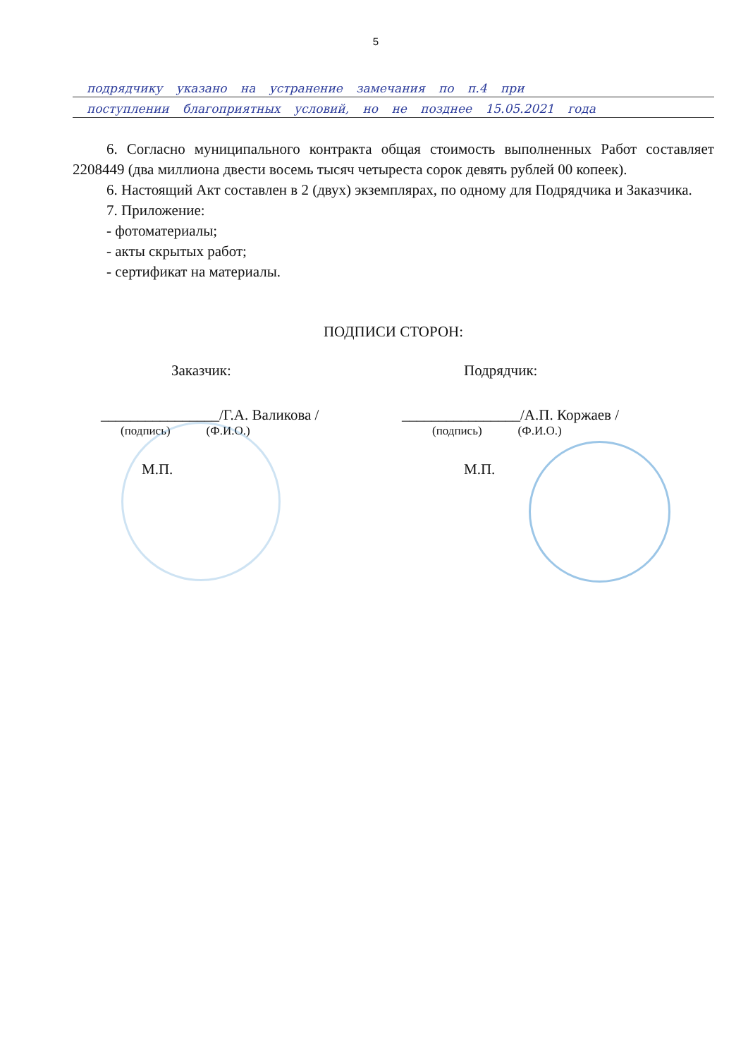5
подрядчику указано на устранение замечания по п.4 при
поступлении благоприятных условий, но не позднее 15.05.2021 года
6. Согласно муниципального контракта общая стоимость выполненных Работ составляет 2208449 (два миллиона двести восемь тысяч четыреста сорок девять рублей 00 копеек).
6. Настоящий Акт составлен в 2 (двух) экземплярах, по одному для Подрядчика и Заказчика.
7. Приложение:
- фотоматериалы;
- акты скрытых работ;
- сертификат на материалы.
ПОДПИСИ СТОРОН:
Заказчик:
________________/Г.А. Валикова /
(подпись) (Ф.И.О.)
М.П.
Подрядчик:
________________/А.П. Коржаев /
(подпись) (Ф.И.О.)
М.П.